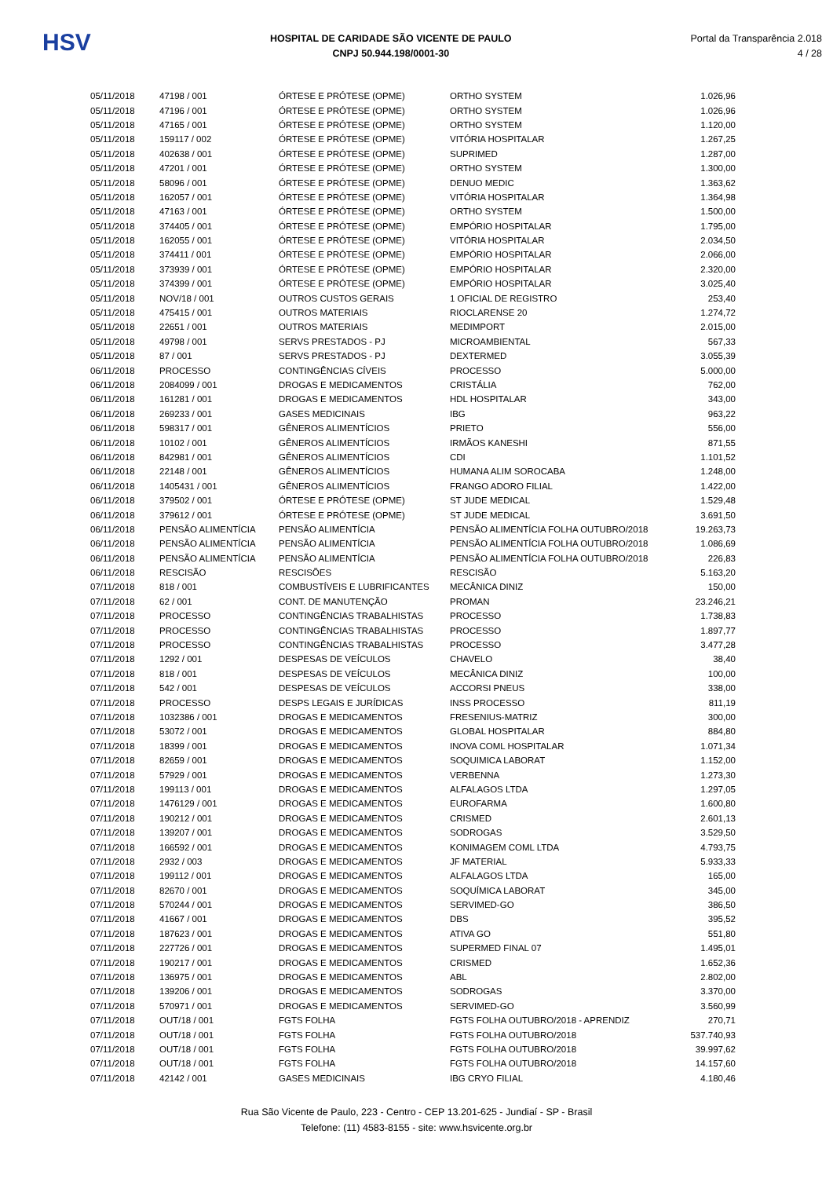HSV
HOSPITAL DE CARIDADE SÃO VICENTE DE PAULO
CNPJ 50.944.198/0001-30
Portal da Transparência 2.018
4 / 28
| 05/11/2018 | 47198 / 001 | ÓRTESE E PRÓTESE (OPME) | ORTHO SYSTEM | 1.026,96 |
| 05/11/2018 | 47196 / 001 | ÓRTESE E PRÓTESE (OPME) | ORTHO SYSTEM | 1.026,96 |
| 05/11/2018 | 47165 / 001 | ÓRTESE E PRÓTESE (OPME) | ORTHO SYSTEM | 1.120,00 |
| 05/11/2018 | 159117 / 002 | ÓRTESE E PRÓTESE (OPME) | VITÓRIA HOSPITALAR | 1.267,25 |
| 05/11/2018 | 402638 / 001 | ÓRTESE E PRÓTESE (OPME) | SUPRIMED | 1.287,00 |
| 05/11/2018 | 47201 / 001 | ÓRTESE E PRÓTESE (OPME) | ORTHO SYSTEM | 1.300,00 |
| 05/11/2018 | 58096 / 001 | ÓRTESE E PRÓTESE (OPME) | DENUO MEDIC | 1.363,62 |
| 05/11/2018 | 162057 / 001 | ÓRTESE E PRÓTESE (OPME) | VITÓRIA HOSPITALAR | 1.364,98 |
| 05/11/2018 | 47163 / 001 | ÓRTESE E PRÓTESE (OPME) | ORTHO SYSTEM | 1.500,00 |
| 05/11/2018 | 374405 / 001 | ÓRTESE E PRÓTESE (OPME) | EMPÓRIO HOSPITALAR | 1.795,00 |
| 05/11/2018 | 162055 / 001 | ÓRTESE E PRÓTESE (OPME) | VITÓRIA HOSPITALAR | 2.034,50 |
| 05/11/2018 | 374411 / 001 | ÓRTESE E PRÓTESE (OPME) | EMPÓRIO HOSPITALAR | 2.066,00 |
| 05/11/2018 | 373939 / 001 | ÓRTESE E PRÓTESE (OPME) | EMPÓRIO HOSPITALAR | 2.320,00 |
| 05/11/2018 | 374399 / 001 | ÓRTESE E PRÓTESE (OPME) | EMPÓRIO HOSPITALAR | 3.025,40 |
| 05/11/2018 | NOV/18 / 001 | OUTROS CUSTOS GERAIS | 1 OFICIAL DE REGISTRO | 253,40 |
| 05/11/2018 | 475415 / 001 | OUTROS MATERIAIS | RIOCLARENSE 20 | 1.274,72 |
| 05/11/2018 | 22651 / 001 | OUTROS MATERIAIS | MEDIMPORT | 2.015,00 |
| 05/11/2018 | 49798 / 001 | SERVS PRESTADOS - PJ | MICROAMBIENTAL | 567,33 |
| 05/11/2018 | 87 / 001 | SERVS PRESTADOS - PJ | DEXTERMED | 3.055,39 |
| 06/11/2018 | PROCESSO | CONTINGÊNCIAS CÍVEIS | PROCESSO | 5.000,00 |
| 06/11/2018 | 2084099 / 001 | DROGAS E MEDICAMENTOS | CRISTÁLIA | 762,00 |
| 06/11/2018 | 161281 / 001 | DROGAS E MEDICAMENTOS | HDL HOSPITALAR | 343,00 |
| 06/11/2018 | 269233 / 001 | GASES MEDICINAIS | IBG | 963,22 |
| 06/11/2018 | 598317 / 001 | GÊNEROS ALIMENTÍCIOS | PRIETO | 556,00 |
| 06/11/2018 | 10102 / 001 | GÊNEROS ALIMENTÍCIOS | IRMÃOS KANESHI | 871,55 |
| 06/11/2018 | 842981 / 001 | GÊNEROS ALIMENTÍCIOS | CDI | 1.101,52 |
| 06/11/2018 | 22148 / 001 | GÊNEROS ALIMENTÍCIOS | HUMANA ALIM SOROCABA | 1.248,00 |
| 06/11/2018 | 1405431 / 001 | GÊNEROS ALIMENTÍCIOS | FRANGO ADORO FILIAL | 1.422,00 |
| 06/11/2018 | 379502 / 001 | ÓRTESE E PRÓTESE (OPME) | ST JUDE MEDICAL | 1.529,48 |
| 06/11/2018 | 379612 / 001 | ÓRTESE E PRÓTESE (OPME) | ST JUDE MEDICAL | 3.691,50 |
| 06/11/2018 | PENSÃO ALIMENTÍCIA | PENSÃO ALIMENTÍCIA | PENSÃO ALIMENTÍCIA FOLHA OUTUBRO/2018 | 19.263,73 |
| 06/11/2018 | PENSÃO ALIMENTÍCIA | PENSÃO ALIMENTÍCIA | PENSÃO ALIMENTÍCIA FOLHA OUTUBRO/2018 | 1.086,69 |
| 06/11/2018 | PENSÃO ALIMENTÍCIA | PENSÃO ALIMENTÍCIA | PENSÃO ALIMENTÍCIA FOLHA OUTUBRO/2018 | 226,83 |
| 06/11/2018 | RESCISÃO | RESCISÕES | RESCISÃO | 5.163,20 |
| 07/11/2018 | 818 / 001 | COMBUSTÍVEIS E LUBRIFICANTES | MECÂNICA DINIZ | 150,00 |
| 07/11/2018 | 62 / 001 | CONT. DE MANUTENÇÃO | PROMAN | 23.246,21 |
| 07/11/2018 | PROCESSO | CONTINGÊNCIAS TRABALHISTAS | PROCESSO | 1.738,83 |
| 07/11/2018 | PROCESSO | CONTINGÊNCIAS TRABALHISTAS | PROCESSO | 1.897,77 |
| 07/11/2018 | PROCESSO | CONTINGÊNCIAS TRABALHISTAS | PROCESSO | 3.477,28 |
| 07/11/2018 | 1292 / 001 | DESPESAS DE VEÍCULOS | CHAVELO | 38,40 |
| 07/11/2018 | 818 / 001 | DESPESAS DE VEÍCULOS | MECÂNICA DINIZ | 100,00 |
| 07/11/2018 | 542 / 001 | DESPESAS DE VEÍCULOS | ACCORSI PNEUS | 338,00 |
| 07/11/2018 | PROCESSO | DESPS LEGAIS E JURÍDICAS | INSS PROCESSO | 811,19 |
| 07/11/2018 | 1032386 / 001 | DROGAS E MEDICAMENTOS | FRESENIUS-MATRIZ | 300,00 |
| 07/11/2018 | 53072 / 001 | DROGAS E MEDICAMENTOS | GLOBAL HOSPITALAR | 884,80 |
| 07/11/2018 | 18399 / 001 | DROGAS E MEDICAMENTOS | INOVA COML HOSPITALAR | 1.071,34 |
| 07/11/2018 | 82659 / 001 | DROGAS E MEDICAMENTOS | SOQUIMICA LABORAT | 1.152,00 |
| 07/11/2018 | 57929 / 001 | DROGAS E MEDICAMENTOS | VERBENNA | 1.273,30 |
| 07/11/2018 | 199113 / 001 | DROGAS E MEDICAMENTOS | ALFALAGOS LTDA | 1.297,05 |
| 07/11/2018 | 1476129 / 001 | DROGAS E MEDICAMENTOS | EUROFARMA | 1.600,80 |
| 07/11/2018 | 190212 / 001 | DROGAS E MEDICAMENTOS | CRISMED | 2.601,13 |
| 07/11/2018 | 139207 / 001 | DROGAS E MEDICAMENTOS | SODROGAS | 3.529,50 |
| 07/11/2018 | 166592 / 001 | DROGAS E MEDICAMENTOS | KONIMAGEM COML LTDA | 4.793,75 |
| 07/11/2018 | 2932 / 003 | DROGAS E MEDICAMENTOS | JF MATERIAL | 5.933,33 |
| 07/11/2018 | 199112 / 001 | DROGAS E MEDICAMENTOS | ALFALAGOS LTDA | 165,00 |
| 07/11/2018 | 82670 / 001 | DROGAS E MEDICAMENTOS | SOQUÍMICA LABORAT | 345,00 |
| 07/11/2018 | 570244 / 001 | DROGAS E MEDICAMENTOS | SERVIMED-GO | 386,50 |
| 07/11/2018 | 41667 / 001 | DROGAS E MEDICAMENTOS | DBS | 395,52 |
| 07/11/2018 | 187623 / 001 | DROGAS E MEDICAMENTOS | ATIVA GO | 551,80 |
| 07/11/2018 | 227726 / 001 | DROGAS E MEDICAMENTOS | SUPERMED FINAL 07 | 1.495,01 |
| 07/11/2018 | 190217 / 001 | DROGAS E MEDICAMENTOS | CRISMED | 1.652,36 |
| 07/11/2018 | 136975 / 001 | DROGAS E MEDICAMENTOS | ABL | 2.802,00 |
| 07/11/2018 | 139206 / 001 | DROGAS E MEDICAMENTOS | SODROGAS | 3.370,00 |
| 07/11/2018 | 570971 / 001 | DROGAS E MEDICAMENTOS | SERVIMED-GO | 3.560,99 |
| 07/11/2018 | OUT/18 / 001 | FGTS FOLHA | FGTS FOLHA OUTUBRO/2018 - APRENDIZ | 270,71 |
| 07/11/2018 | OUT/18 / 001 | FGTS FOLHA | FGTS FOLHA OUTUBRO/2018 | 537.740,93 |
| 07/11/2018 | OUT/18 / 001 | FGTS FOLHA | FGTS FOLHA OUTUBRO/2018 | 39.997,62 |
| 07/11/2018 | OUT/18 / 001 | FGTS FOLHA | FGTS FOLHA OUTUBRO/2018 | 14.157,60 |
| 07/11/2018 | 42142 / 001 | GASES MEDICINAIS | IBG CRYO FILIAL | 4.180,46 |
Rua São Vicente de Paulo, 223 - Centro - CEP 13.201-625 - Jundiaí - SP - Brasil
Telefone: (11) 4583-8155 - site: www.hsvicente.org.br